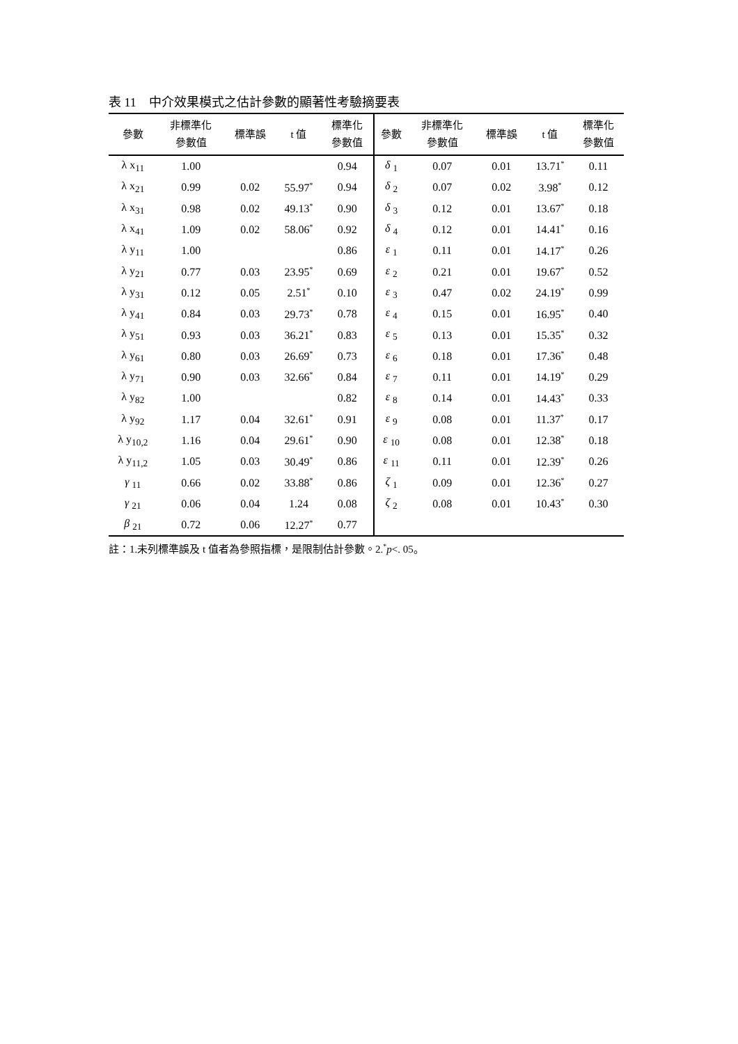表 11　中介效果模式之估計參數的顯著性考驗摘要表
| 參數 | 非標準化 參數值 | 標準誤 | t 值 | 標準化 參數值 | 參數 | 非標準化 參數值 | 標準誤 | t 值 | 標準化 參數值 |
| --- | --- | --- | --- | --- | --- | --- | --- | --- | --- |
| λ x<sub>11</sub> | 1.00 | | | 0.94 | δ <sub>1</sub> | 0.07 | 0.01 | 13.71<sup>*</sup> | 0.11 |
| λ x<sub>21</sub> | 0.99 | 0.02 | 55.97<sup>*</sup> | 0.94 | δ <sub>2</sub> | 0.07 | 0.02 | 3.98<sup>*</sup> | 0.12 |
| λ x<sub>31</sub> | 0.98 | 0.02 | 49.13<sup>*</sup> | 0.90 | δ <sub>3</sub> | 0.12 | 0.01 | 13.67<sup>*</sup> | 0.18 |
| λ x<sub>41</sub> | 1.09 | 0.02 | 58.06<sup>*</sup> | 0.92 | δ <sub>4</sub> | 0.12 | 0.01 | 14.41<sup>*</sup> | 0.16 |
| λ y<sub>11</sub> | 1.00 | | | 0.86 | ε <sub>1</sub> | 0.11 | 0.01 | 14.17<sup>*</sup> | 0.26 |
| λ y<sub>21</sub> | 0.77 | 0.03 | 23.95<sup>*</sup> | 0.69 | ε <sub>2</sub> | 0.21 | 0.01 | 19.67<sup>*</sup> | 0.52 |
| λ y<sub>31</sub> | 0.12 | 0.05 | 2.51<sup>*</sup> | 0.10 | ε <sub>3</sub> | 0.47 | 0.02 | 24.19<sup>*</sup> | 0.99 |
| λ y<sub>41</sub> | 0.84 | 0.03 | 29.73<sup>*</sup> | 0.78 | ε <sub>4</sub> | 0.15 | 0.01 | 16.95<sup>*</sup> | 0.40 |
| λ y<sub>51</sub> | 0.93 | 0.03 | 36.21<sup>*</sup> | 0.83 | ε <sub>5</sub> | 0.13 | 0.01 | 15.35<sup>*</sup> | 0.32 |
| λ y<sub>61</sub> | 0.80 | 0.03 | 26.69<sup>*</sup> | 0.73 | ε <sub>6</sub> | 0.18 | 0.01 | 17.36<sup>*</sup> | 0.48 |
| λ y<sub>71</sub> | 0.90 | 0.03 | 32.66<sup>*</sup> | 0.84 | ε <sub>7</sub> | 0.11 | 0.01 | 14.19<sup>*</sup> | 0.29 |
| λ y<sub>82</sub> | 1.00 | | | 0.82 | ε <sub>8</sub> | 0.14 | 0.01 | 14.43<sup>*</sup> | 0.33 |
| λ y<sub>92</sub> | 1.17 | 0.04 | 32.61<sup>*</sup> | 0.91 | ε <sub>9</sub> | 0.08 | 0.01 | 11.37<sup>*</sup> | 0.17 |
| λ y<sub>10,2</sub> | 1.16 | 0.04 | 29.61<sup>*</sup> | 0.90 | ε <sub>10</sub> | 0.08 | 0.01 | 12.38<sup>*</sup> | 0.18 |
| λ y<sub>11,2</sub> | 1.05 | 0.03 | 30.49<sup>*</sup> | 0.86 | ε <sub>11</sub> | 0.11 | 0.01 | 12.39<sup>*</sup> | 0.26 |
| γ <sub>11</sub> | 0.66 | 0.02 | 33.88<sup>*</sup> | 0.86 | ζ <sub>1</sub> | 0.09 | 0.01 | 12.36<sup>*</sup> | 0.27 |
| γ <sub>21</sub> | 0.06 | 0.04 | 1.24 | 0.08 | ζ <sub>2</sub> | 0.08 | 0.01 | 10.43<sup>*</sup> | 0.30 |
| β <sub>21</sub> | 0.72 | 0.06 | 12.27<sup>*</sup> | 0.77 | | | | | |
註：1.未列標準誤及 t 值者為參照指標，是限制估計參數。2.<sup>*</sup>p<. 05。